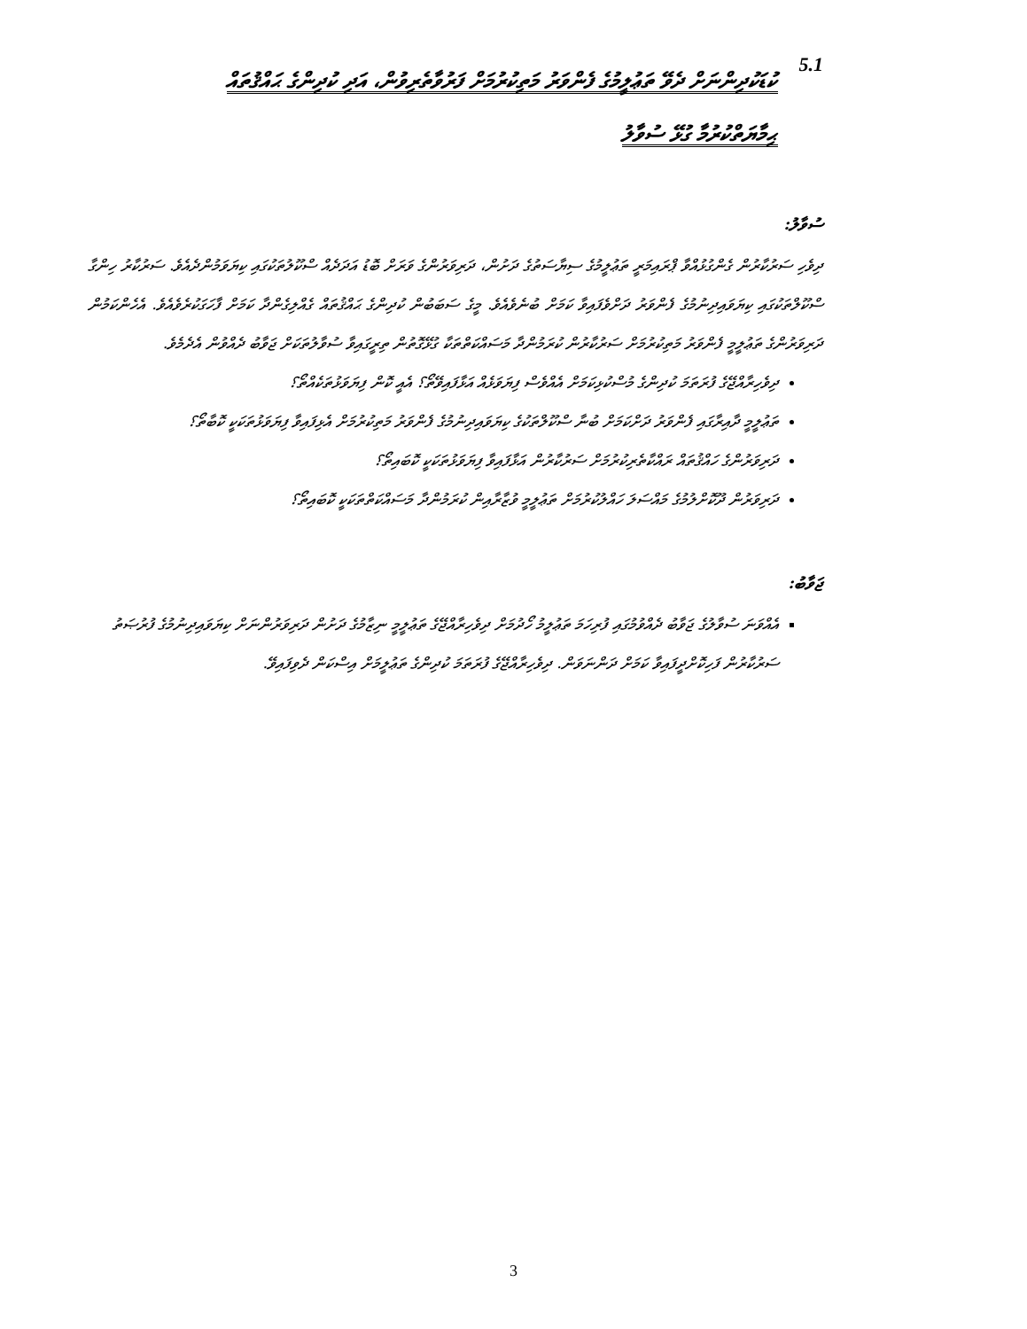5.1
ކުޑަކުދިންނަށް ދެވޭ ތަޢުލީމުގެ ފެންވަރު މަތިކުރުމަށް ފަރުވާތެރިވުން، އަދި ކުދިންގެ ޙައްޤުތައް
ޙިމާޔަތްކުރުމާ ގުޅޭ ސުވާލު
ސުވާލު:
ދިވެހި ސަރުކާރުން ގެންގުޅުއްވާ ޕްރައިމަރީ ތަޢުލީމުގެ ސިޔާސަތުގެ ދަށުން، ދަރިވަރުންގެ ވަރަށް ބޮޑު އަދަދެއް ސްކޫލުތަކުގައި ކިޔަވަމުންދެއެވެ. ސަރުކާރު ހިންގާ ސްކޫލްތަކުގައި ކިޔަވައިދިނުމުގެ ފެންވަރު ދަށްވެފައިވާ ކަމަށް ބުނެވެއެވެ. މީގެ ސަބަބުން ކުދިންގެ ޙައްޤުތައް ގެއްލިގެންދާ ކަމަށް ފާހަގަކުރެވެއެވެ. އެހެންކަމުން ދަރިވަރުންގެ ތަޢުލީމީ ފެންވަރު މަތިކުރުމަށް ސަރުކާރުން ކުރަމުންދާ މަސައްކަތްތަކާ ގުޅޭގޮތުން ތިރީގައިވާ ސުވާލުތަކަށް ޖަވާބު ދެއްވުން އެދެމެވެ.
ދިވެހިރާއްޖޭގެ ފުރަތަމަ ކުދިންގެ މުސްކުޅިކަމަށް އެއްވެސް ފިޔަވަޅެއް އަޅާފައިވޭތޯ؟ އެއީ ކޮން ފިޔަވަޅުތަކެއްތޯ؟
ތަޢުލީމީ ދާއިރާގައި ފެންވަރު ދަށްކަމަށް ބުނާ ސްކޫލްތަކުގެ ކިޔަވައިދިނުމުގެ ފެންވަރު މަތިކުރުމަށް އެޅިފައިވާ ފިޔަވަޅުތަކަކީ ކޮބާތޯ؟
ދަރިވަރުންގެ ހައްޤުތައް ރައްކާތެރިކުރުމަށް ސަރުކާރުން އަޅާފައިވާ ފިޔަވަޅުތަކަކީ ކޮބައިތޯ؟
ދަރިވަރުން ދޫކޮށްލުމުގެ މައްސަލަ ހައްލުކުރުމަށް ތަޢުލީމީ ވުޒާރާއިން ކުރަމުންދާ މަސައްކަތްތަކަކީ ކޮބައިތޯ؟
ޖަވާބު:
އެއްވަނަ ސުވާލުގެ ޖަވާބު ދެއްވުމުގައި ފުރިހަމަ ތަޢުލީމު ހޯދުމަށް ދިވެހިރާއްޖޭގެ ތަޢުލީމީ ނިޒާމުގެ ދަށުން ދަރިވަރުންނަށް ކިޔަވައިދިނުމުގެ ފުރުޞަތު ސަރުކާރުން ފަހިކޮށްދީފައިވާ ކަމަށް ދަންނަވަން. ދިވެހިރާއްޖޭގެ ފުރަތަމަ ކުދިންގެ ތަޢުލީމަށް އިސްކަން ދެވިފައިވޭ.
3